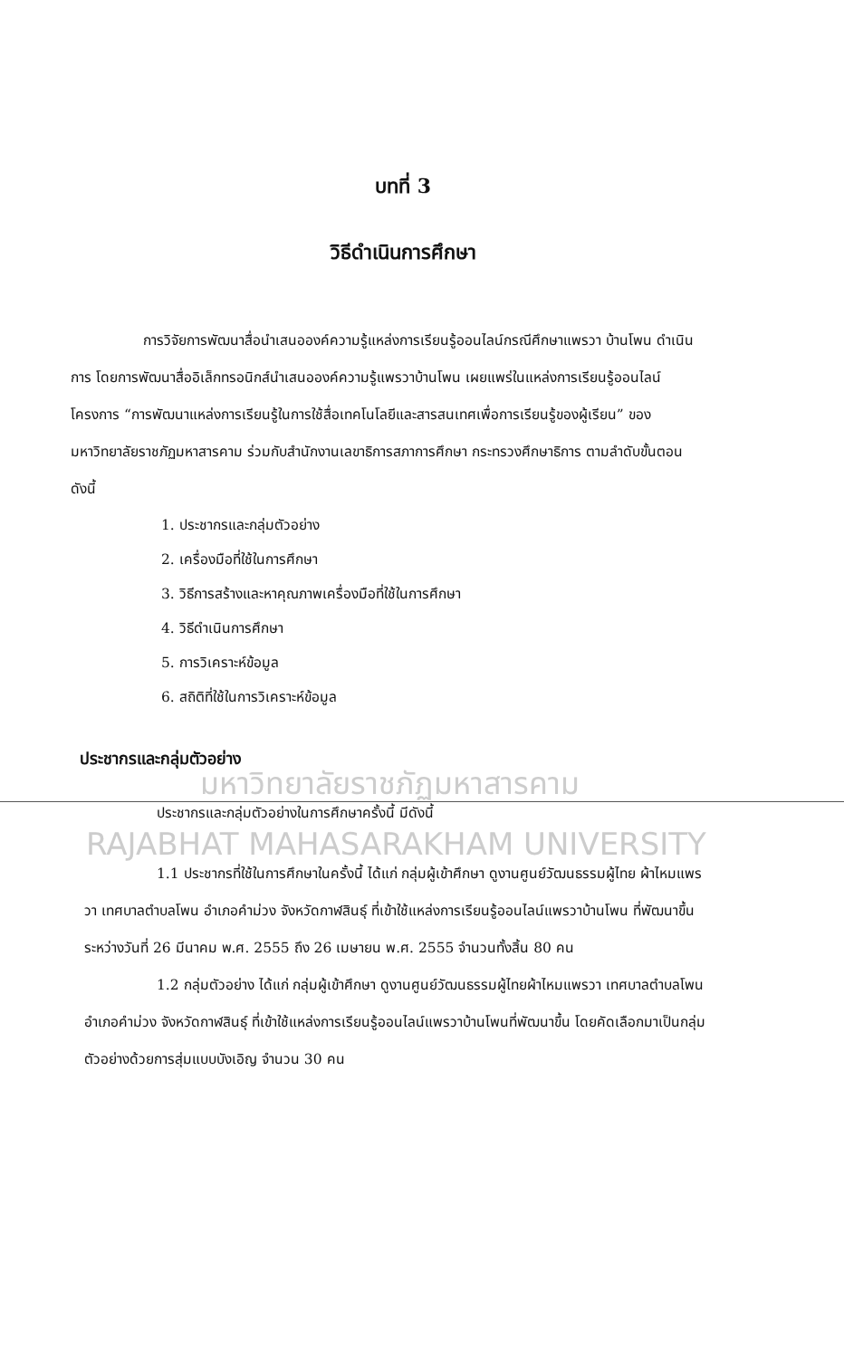บทที่ 3
วิธีดำเนินการศึกษา
การวิจัยการพัฒนาสื่อนำเสนอองค์ความรู้แหล่งการเรียนรู้ออนไลน์กรณีศึกษาแพรวา บ้านโพน ดำเนินการ โดยการพัฒนาสื่ออิเล็กทรอนิกส์นำเสนอองค์ความรู้แพรวาบ้านโพน เผยแพร่ในแหล่งการเรียนรู้ออนไลน์ โครงการ “การพัฒนาแหล่งการเรียนรู้ในการใช้สื่อเทคโนโลยีและสารสนเทศเพื่อการเรียนรู้ของผู้เรียน” ของมหาวิทยาลัยราชภัฏมหาสารคาม ร่วมกับสำนักงานเลขาธิการสภาการศึกษา กระทรวงศึกษาธิการ ตามลำดับขั้นตอน ดังนี้
1. ประชากรและกลุ่มตัวอย่าง
2. เครื่องมือที่ใช้ในการศึกษา
3. วิธีการสร้างและหาคุณภาพเครื่องมือที่ใช้ในการศึกษา
4. วิธีดำเนินการศึกษา
5. การวิเคราะห์ข้อมูล
6. สถิติที่ใช้ในการวิเคราะห์ข้อมูล
ประชากรและกลุ่มตัวอย่าง
มหาวิทยาลัยราชภัฏมหาสารคาม
ประชากรและกลุ่มตัวอย่างในการศึกษาครั้งนี้ มีดังนี้
RAJABHAT MAHASARAKHAM UNIVERSITY
1.1 ประชากรที่ใช้ในการศึกษาในครั้งนี้ ได้แก่ กลุ่มผู้เข้าศึกษา ดูงานศูนย์วัฒนธรรมผู้ไทย ผ้าไหมแพรวา เทศบาลตำบลโพน อำเภอคำม่วง จังหวัดกาฬสินธุ์ ที่เข้าใช้แหล่งการเรียนรู้ออนไลน์แพรวาบ้านโพน ที่พัฒนาขึ้น ระหว่างวันที่ 26 มีนาคม พ.ศ. 2555 ถึง 26 เมษายน พ.ศ. 2555 จำนวนทั้งสิ้น 80 คน
1.2 กลุ่มตัวอย่าง ได้แก่ กลุ่มผู้เข้าศึกษา ดูงานศูนย์วัฒนธรรมผู้ไทยผ้าไหมแพรวา เทศบาลตำบลโพน อำเภอคำม่วง จังหวัดกาฬสินธุ์ ที่เข้าใช้แหล่งการเรียนรู้ออนไลน์แพรวาบ้านโพนที่พัฒนาขึ้น โดยคัดเลือกมาเป็นกลุ่มตัวอย่างด้วยการสุ่มแบบบังเอิญ จำนวน 30 คน